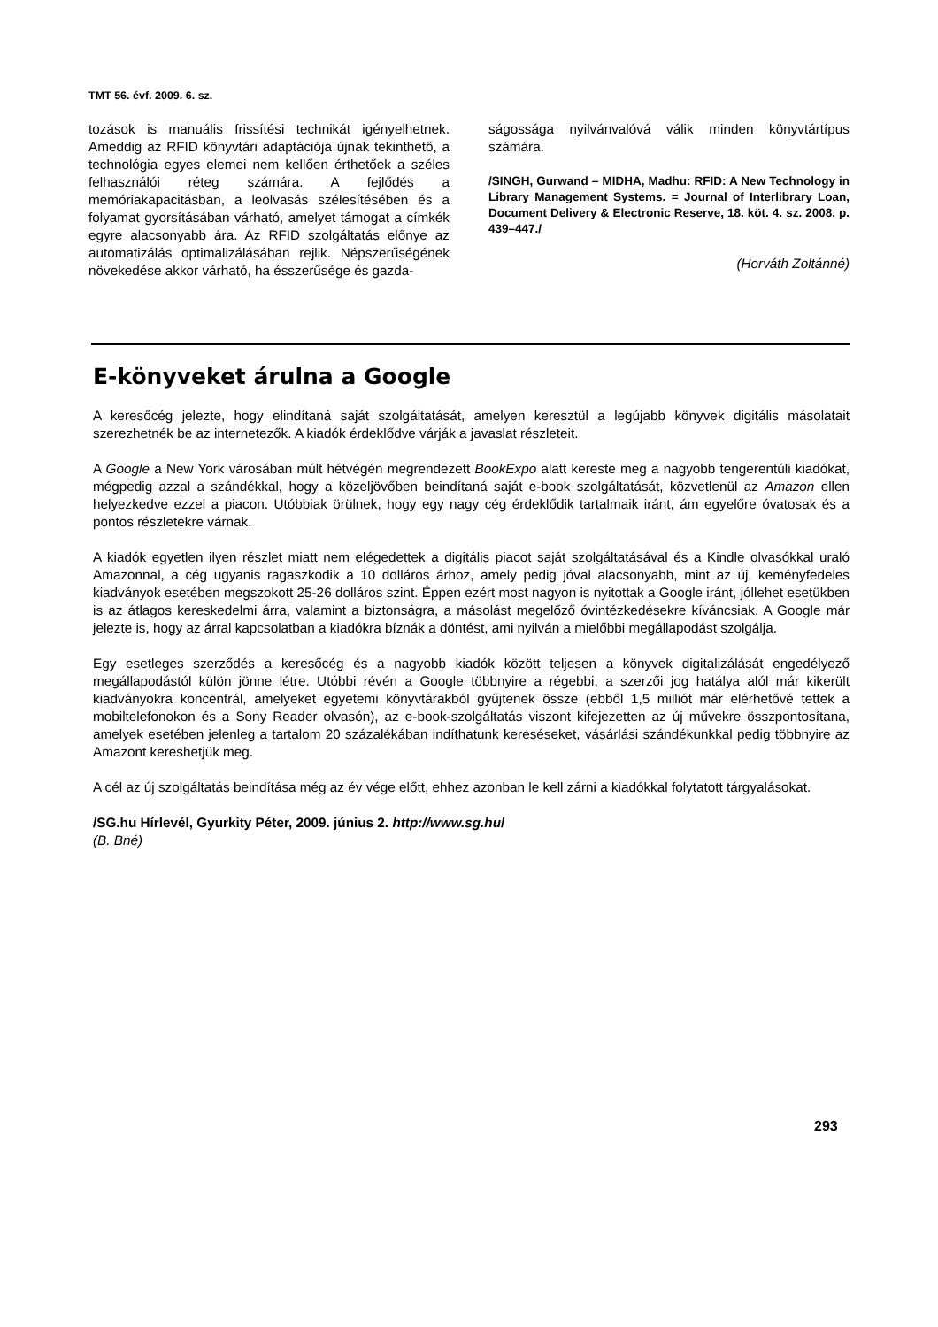TMT 56. évf. 2009. 6. sz.
tozások is manuális frissítési technikát igényelhetnek. Ameddig az RFID könyvtári adaptációja újnak tekinthető, a technológia egyes elemei nem kellően érthetőek a széles felhasználói réteg számára. A fejlődés a memóriakapacitásban, a leolvasás szélesítésében és a folyamat gyorsításában várható, amelyet támogat a címkék egyre alacsonyabb ára. Az RFID szolgáltatás előnye az automatizálás optimalizálásában rejlik. Népszerűségének növekedése akkor várható, ha ésszerűsége és gazda-
ságossága nyilvánvalóvá válik minden könyvtártípus számára.
/SINGH, Gurwand – MIDHA, Madhu: RFID: A New Technology in Library Management Systems. = Journal of Interlibrary Loan, Document Delivery & Electronic Reserve, 18. köt. 4. sz. 2008. p. 439–447./
(Horváth Zoltánné)
E-könyveket árulna a Google
A keresőcég jelezte, hogy elindítaná saját szolgáltatását, amelyen keresztül a legújabb könyvek digitális másolatait szerezhetnék be az internetezők. A kiadók érdeklődve várják a javaslat részleteit.
A Google a New York városában múlt hétvégén megrendezett BookExpo alatt kereste meg a nagyobb tengerentúli kiadókat, mégpedig azzal a szándékkal, hogy a közeljövőben beindítaná saját e-book szolgáltatását, közvetlenül az Amazon ellen helyezkedve ezzel a piacon. Utóbbiak örülnek, hogy egy nagy cég érdeklődik tartalmaik iránt, ám egyelőre óvatosak és a pontos részletekre várnak.
A kiadók egyetlen ilyen részlet miatt nem elégedettek a digitális piacot saját szolgáltatásával és a Kindle olvasókkal uraló Amazonnal, a cég ugyanis ragaszkodik a 10 dolláros árhoz, amely pedig jóval alacsonyabb, mint az új, keményfedeles kiadványok esetében megszokott 25-26 dolláros szint. Éppen ezért most nagyon is nyitottak a Google iránt, jóllehet esetükben is az átlagos kereskedelmi árra, valamint a biztonságra, a másolást megelőző óvintézkedésekre kíváncsiak. A Google már jelezte is, hogy az árral kapcsolatban a kiadókra bíznák a döntést, ami nyilván a mielőbbi megállapodást szolgálja.
Egy esetleges szerződés a keresőcég és a nagyobb kiadók között teljesen a könyvek digitalizálását engedélyező megállapodástól külön jönne létre. Utóbbi révén a Google többnyire a régebbi, a szerzői jog hatálya alól már kikerült kiadványokra koncentrál, amelyeket egyetemi könyvtárakból gyűjtenek össze (ebből 1,5 milliót már elérhetővé tettek a mobiltelefonokon és a Sony Reader olvasón), az e-book-szolgáltatás viszont kifejezetten az új művekre összpontosítana, amelyek esetében jelenleg a tartalom 20 százalékában indíthatunk kereséseket, vásárlási szándékunkkal pedig többnyire az Amazont kereshetjük meg.
A cél az új szolgáltatás beindítása még az év vége előtt, ehhez azonban le kell zárni a kiadókkal folytatott tárgyalásokat.
/SG.hu Hírlevél, Gyurkity Péter, 2009. június 2. http://www.sg.hu/
(B. Bné)
293